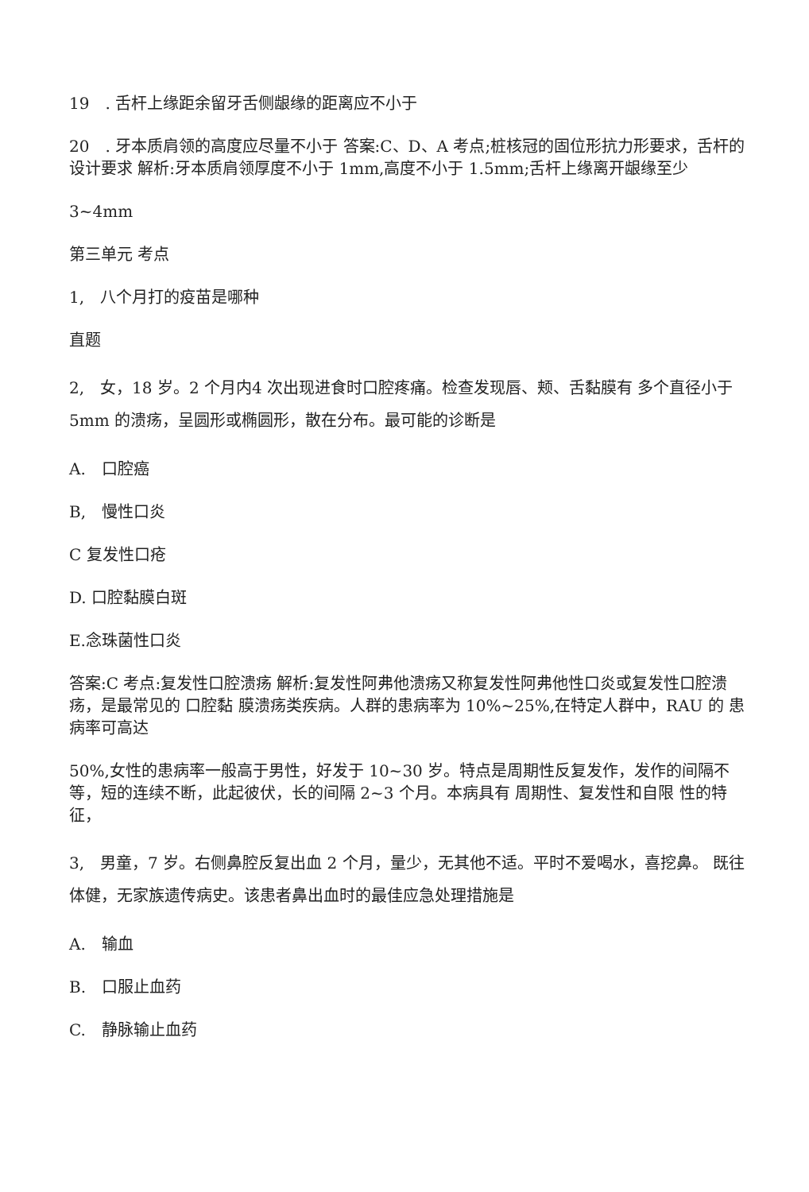19　. 舌杆上缘距余留牙舌侧龈缘的距离应不小于
20　. 牙本质肩领的高度应尽量不小于 答案:C、D、A 考点;桩核冠的固位形抗力形要求，舌杆的设计要求 解析:牙本质肩领厚度不小于 1mm,高度不小于 1.5mm;舌杆上缘离开龈缘至少
3~4mm
第三单元 考点
1,　八个月打的疫苗是哪种
直题
2,　女，18 岁。2 个月内4 次出现进食时口腔疼痛。检查发现唇、颊、舌黏膜有 多个直径小于 5mm 的溃疡，呈圆形或椭圆形，散在分布。最可能的诊断是
A.　口腔癌
B,　慢性口炎
C 复发性口疮
D. 口腔黏膜白斑
E.念珠菌性口炎
答案:C 考点:复发性口腔溃疡 解析:复发性阿弗他溃疡又称复发性阿弗他性口炎或复发性口腔溃疡，是最常见的 口腔黏 膜溃疡类疾病。人群的患病率为 10%~25%,在特定人群中，RAU 的 患病率可高达
50%,女性的患病率一般高于男性，好发于 10~30 岁。特点是周期性反复发作，发作的间隔不等，短的连续不断，此起彼伏，长的间隔 2~3 个月。本病具有 周期性、复发性和自限 性的特征，
3,　男童，7 岁。右侧鼻腔反复出血 2 个月，量少，无其他不适。平时不爱喝水，喜挖鼻。 既往体健，无家族遗传病史。该患者鼻出血时的最佳应急处理措施是
A.　输血
B.　口服止血药
C.　静脉输止血药